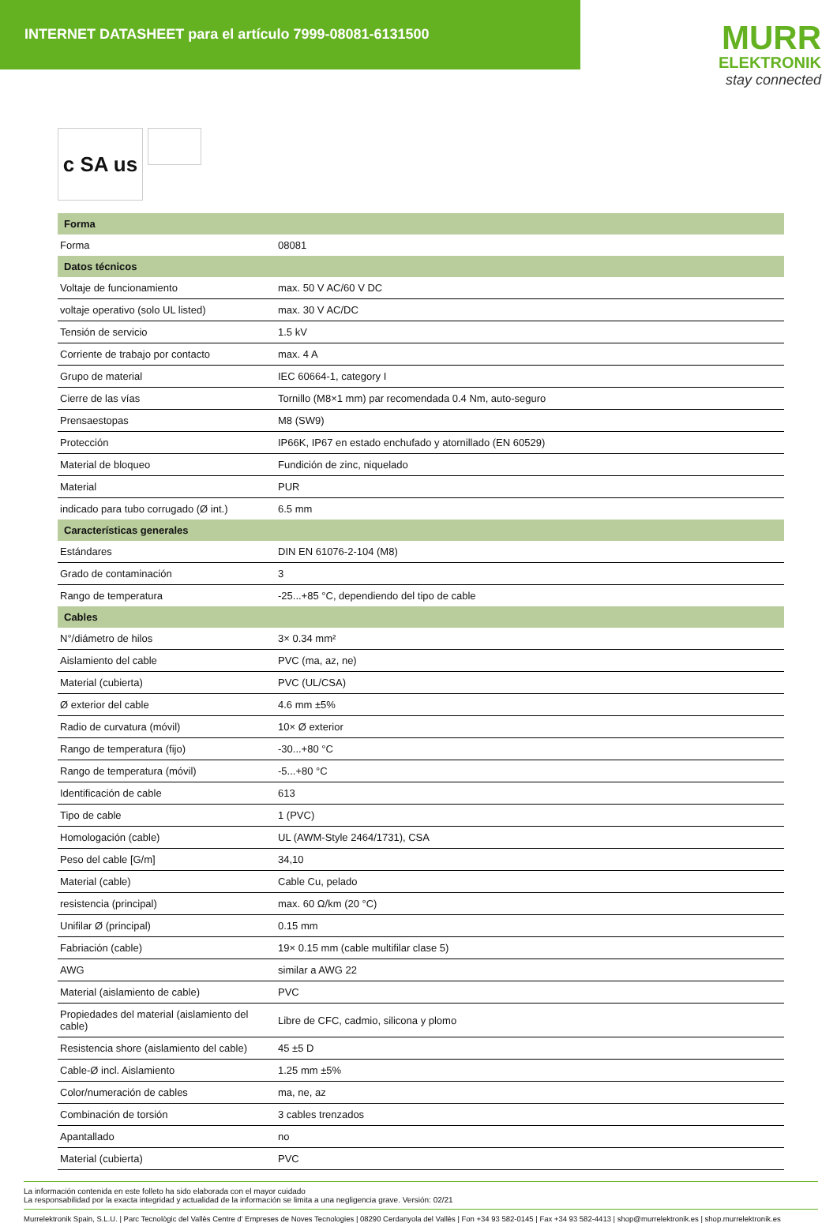INTERNET DATASHEET para el artículo 7999-08081-6131500
MURR
ELEKTRONIK
stay connected
c SA us
| Forma | |
| --- | --- |
| Forma | 08081 |
| Datos técnicos | |
| Voltaje de funcionamiento | max. 50 V AC/60 V DC |
| voltaje operativo (solo UL listed) | max. 30 V AC/DC |
| Tensión de servicio | 1.5 kV |
| Corriente de trabajo por contacto | max. 4 A |
| Grupo de material | IEC 60664-1, category I |
| Cierre de las vías | Tornillo (M8×1 mm) par recomendada 0.4 Nm, auto-seguro |
| Prensaestopas | M8 (SW9) |
| Protección | IP66K, IP67 en estado enchufado y atornillado (EN 60529) |
| Material de bloqueo | Fundición de zinc, niquelado |
| Material | PUR |
| indicado para tubo corrugado (Ø int.) | 6.5 mm |
| Características generales | |
| Estándares | DIN EN 61076-2-104 (M8) |
| Grado de contaminación | 3 |
| Rango de temperatura | -25...+85 °C, dependiendo del tipo de cable |
| Cables | |
| N°/diámetro de hilos | 3× 0.34 mm² |
| Aislamiento del cable | PVC (ma, az, ne) |
| Material (cubierta) | PVC (UL/CSA) |
| Ø exterior del cable | 4.6 mm ±5% |
| Radio de curvatura (móvil) | 10× Ø exterior |
| Rango de temperatura (fijo) | -30...+80 °C |
| Rango de temperatura (móvil) | -5...+80 °C |
| Identificación de cable | 613 |
| Tipo de cable | 1 (PVC) |
| Homologación (cable) | UL (AWM-Style 2464/1731), CSA |
| Peso del cable [G/m] | 34,10 |
| Material (cable) | Cable Cu, pelado |
| resistencia (principal) | max. 60 Ω/km (20 °C) |
| Unifilar Ø (principal) | 0.15 mm |
| Fabriación (cable) | 19× 0.15 mm (cable multifilar clase 5) |
| AWG | similar a AWG 22 |
| Material (aislamiento de cable) | PVC |
| Propiedades del material (aislamiento del cable) | Libre de CFC, cadmio, silicona y plomo |
| Resistencia shore (aislamiento del cable) | 45 ±5 D |
| Cable-Ø incl. Aislamiento | 1.25 mm ±5% |
| Color/numeración de cables | ma, ne, az |
| Combinación de torsión | 3 cables trenzados |
| Apantallado | no |
| Material (cubierta) | PVC |
La información contenida en este folleto ha sido elaborada con el mayor cuidado
La responsabilidad por la exacta integridad y actualidad de la información se limita a una negligencia grave. Versión: 02/21
Murrelektronik Spain, S.L.U. | Parc Tecnològic del Vallès Centre d' Empreses de Noves Tecnologies | 08290 Cerdanyola del Vallès | Fon +34 93 582-0145 | Fax +34 93 582-4413 | shop@murrelektronik.es | shop.murrelektronik.es